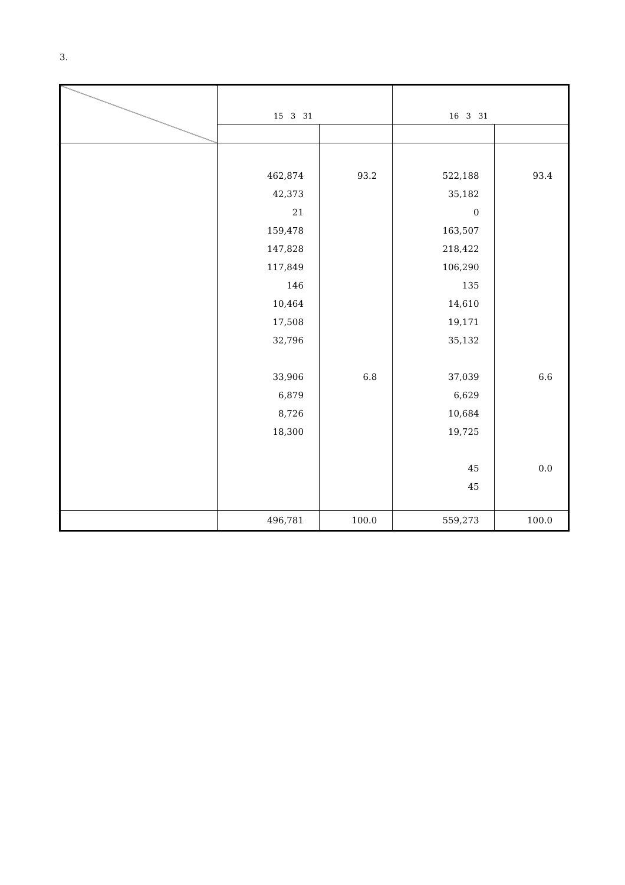3.
| | 15 3 31 | | 16 3 31 | |
| | 462,874 42,373 21 159,478 147,828 117,849 146 10,464 17,508 32,796 33,906 6,879 8,726 18,300 | 93.2 6.8 | 522,188 35,182 0 163,507 218,422 106,290 135 14,610 19,171 35,132 37,039 6,629 10,684 19,725 45 45 | 93.4 6.6 0.0 |
| | 496,781 | 100.0 | 559,273 | 100.0 |